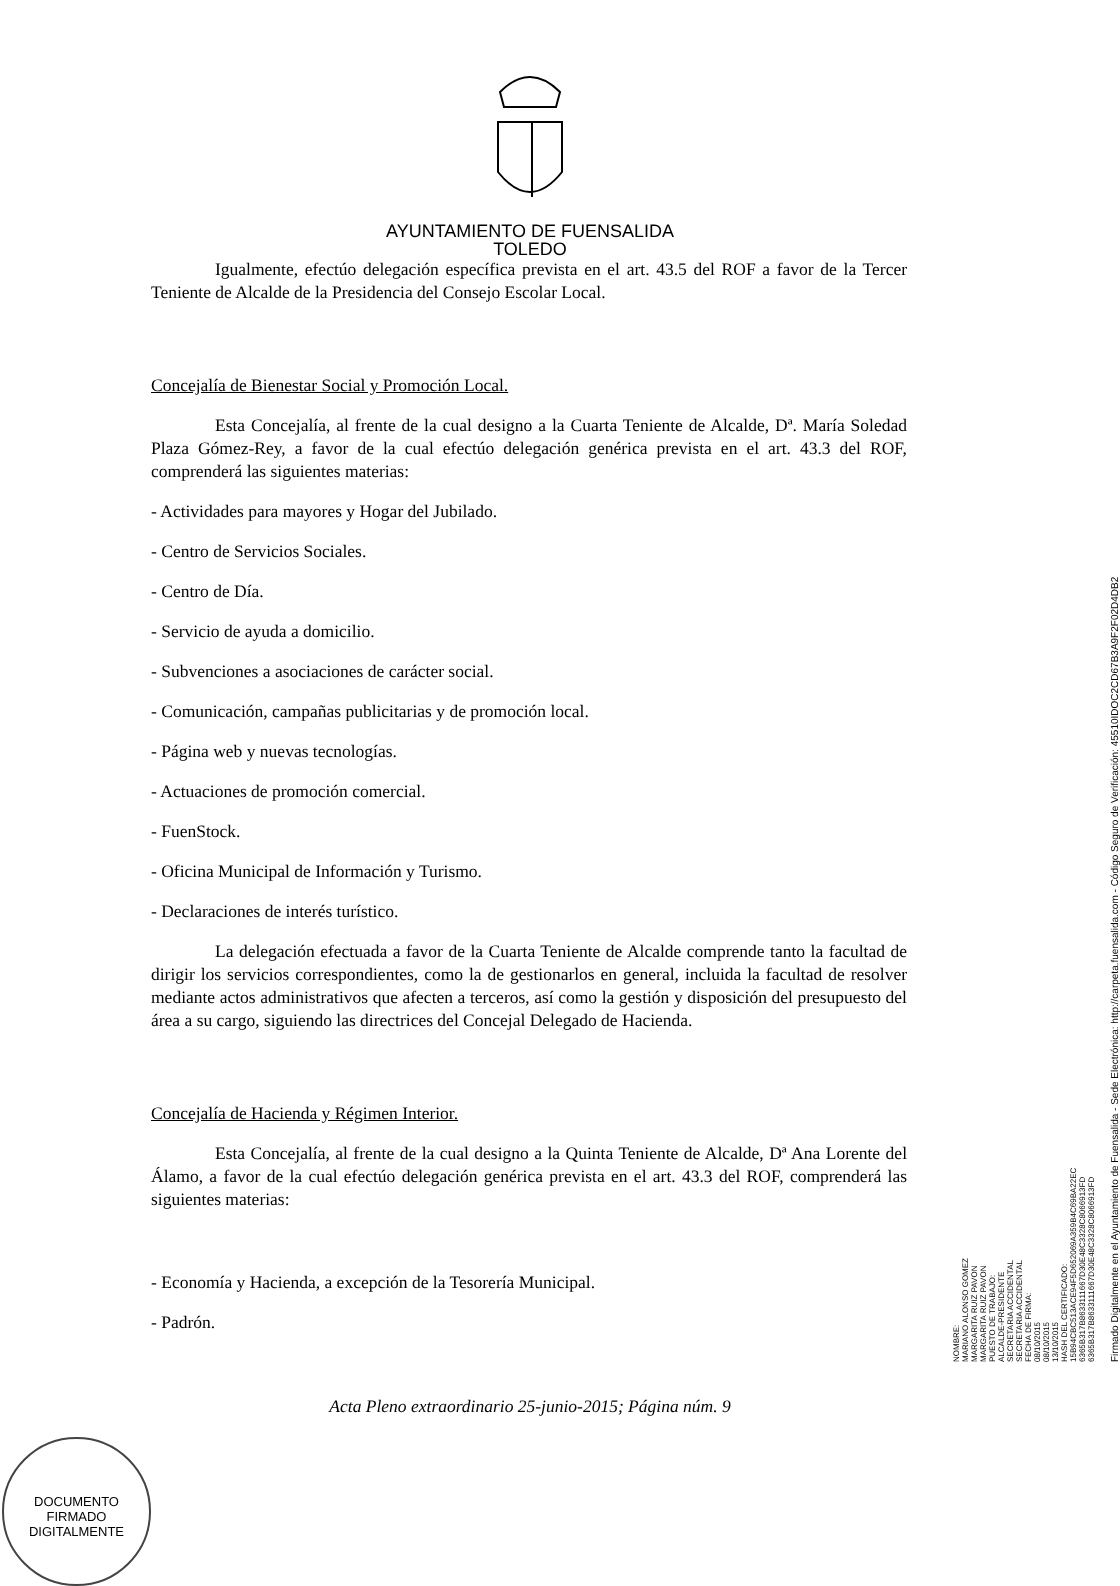AYUNTAMIENTO DE FUENSALIDA
TOLEDO
Igualmente, efectúo delegación específica prevista en el art. 43.5 del ROF a favor de la Tercer Teniente de Alcalde de la Presidencia del Consejo Escolar Local.
Concejalía de Bienestar Social y Promoción Local.
Esta Concejalía, al frente de la cual designo a la Cuarta Teniente de Alcalde, Dª. María Soledad Plaza Gómez-Rey, a favor de la cual efectúo delegación genérica prevista en el art. 43.3 del ROF, comprenderá las siguientes materias:
- Actividades para mayores y Hogar del Jubilado.
- Centro de Servicios Sociales.
- Centro de Día.
- Servicio de ayuda a domicilio.
- Subvenciones a asociaciones de carácter social.
- Comunicación, campañas publicitarias y de promoción local.
- Página web y nuevas tecnologías.
- Actuaciones de promoción comercial.
- FuenStock.
- Oficina Municipal de Información y Turismo.
- Declaraciones de interés turístico.
La delegación efectuada a favor de la Cuarta Teniente de Alcalde comprende tanto la facultad de dirigir los servicios correspondientes, como la de gestionarlos en general, incluida la facultad de resolver mediante actos administrativos que afecten a terceros, así como la gestión y disposición del presupuesto del área a su cargo, siguiendo las directrices del Concejal Delegado de Hacienda.
Concejalía de Hacienda y Régimen Interior.
Esta Concejalía, al frente de la cual designo a la Quinta Teniente de Alcalde, Dª Ana Lorente del Álamo, a favor de la cual efectúo delegación genérica prevista en el art. 43.3 del ROF, comprenderá las siguientes materias:
- Economía y Hacienda, a excepción de la Tesorería Municipal.
- Padrón.
Acta Pleno extraordinario 25-junio-2015; Página núm. 9
DOCUMENTO FIRMADO DIGITALMENTE
NOMBRE:
MARIANO ALONSO GOMEZ
MARGARITA RUIZ PAVON
MARGARITA RUIZ PAVON
PUESTO DE TRABAJO:
ALCALDE-PRESIDENTE
SECRETARIA ACCIDENTAL
SECRETARIA ACCIDENTAL
FECHA DE FIRMA:
08/10/2015
08/10/2015
13/10/2015
HASH DEL CERTIFICADO:
15B94CBC513ACE94F5D652069A359B4C69BA22EC
6365B317B8633111667D30E48C3328C8066913FD
6365B317B8633111667D30E48C3328C8066913FD
Firmado Digitalmente en el Ayuntamiento de Fuensalida - Sede Electrónica: http://carpeta.fuensalida.com - Código Seguro de Verificación: 45510IDOC2CD67B3A9F2F02D4DB2